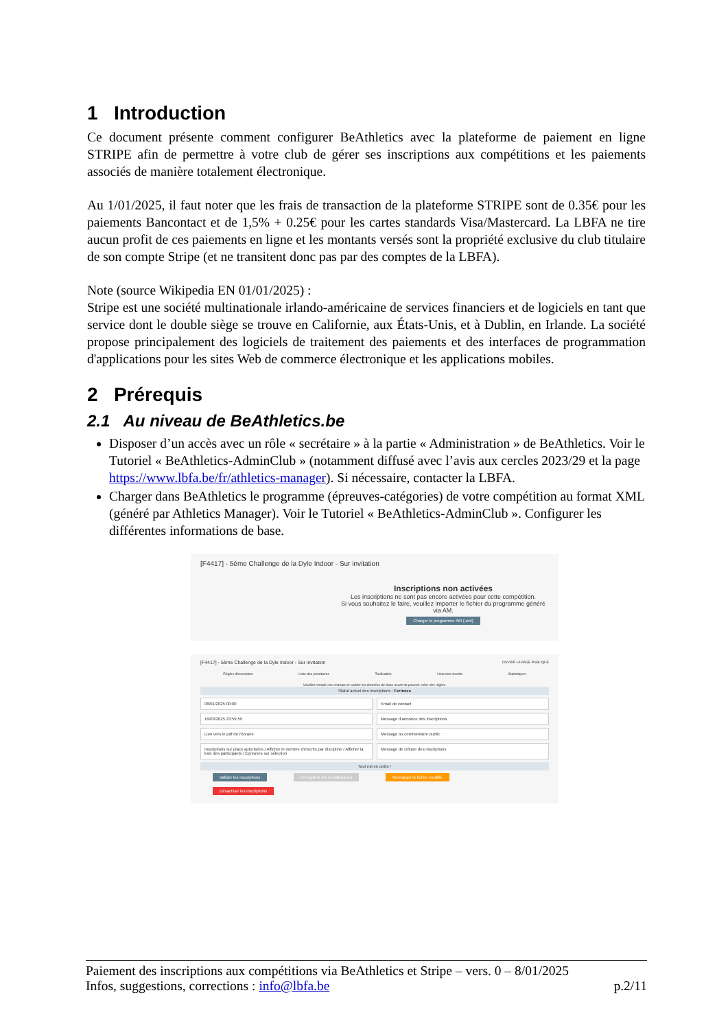1 Introduction
Ce document présente comment configurer BeAthletics avec la plateforme de paiement en ligne STRIPE afin de permettre à votre club de gérer ses inscriptions aux compétitions et les paiements associés de manière totalement électronique.
Au 1/01/2025, il faut noter que les frais de transaction de la plateforme STRIPE sont de 0.35€ pour les paiements Bancontact et de 1,5% + 0.25€ pour les cartes standards Visa/Mastercard. La LBFA ne tire aucun profit de ces paiements en ligne et les montants versés sont la propriété exclusive du club titulaire de son compte Stripe (et ne transitent donc pas par des comptes de la LBFA).
Note (source Wikipedia EN 01/01/2025) :
Stripe est une société multinationale irlando-américaine de services financiers et de logiciels en tant que service dont le double siège se trouve en Californie, aux États-Unis, et à Dublin, en Irlande. La société propose principalement des logiciels de traitement des paiements et des interfaces de programmation d'applications pour les sites Web de commerce électronique et les applications mobiles.
2 Prérequis
2.1 Au niveau de BeAthletics.be
Disposer d’un accès avec un rôle « secrétaire » à la partie « Administration » de BeAthletics. Voir le Tutoriel « BeAthletics-AdminClub » (notamment diffusé avec l’avis aux cercles 2023/29 et la page https://www.lbfa.be/fr/athletics-manager). Si nécessaire, contacter la LBFA.
Charger dans BeAthletics le programme (épreuves-catégories) de votre compétition au format XML (généré par Athletics Manager). Voir le Tutoriel « BeAthletics-AdminClub ». Configurer les différentes informations de base.
[F4417] - 5ème Challenge de la Dyle Indoor - Sur invitation
Inscriptions non activées
Les inscriptions ne sont pas encore activées pour cette compétition.
Si vous souhaitez le faire, veuillez importer le fichier du programme généré via AM.
Charger le programme AM (.xml)
[F4417] - 5ème Challenge de la Dyle Indoor - Sur invitation OUVRIR LA PAGE PUBLIQUE
Règles d'inscription Liste des prioritaires Tarification Liste des inscrits Statistiques
Veuillez remplir ces champs et valider les données de base avant de pouvoir créer des règles.
Statut actuel des inscriptions : Fermées
08/01/2025 00:00 Email de contact
16/03/2025 23:59:59 Message d'annonce des inscriptions
Lien vers le pdf de l'horaire Message ou commentaire public
Inscriptions sur place autorisées / Afficher le nombre d'inscrits par discipline / Afficher la liste des participants / Épreuves sur sélection
Message de clôture des inscriptions
Tout est en ordre !
Valider les inscriptions Enregistrer les modifications Recharger le fichier modifié Désactiver les inscriptions
Paiement des inscriptions aux compétitions via BeAthletics et Stripe – vers. 0 – 8/01/2025
Infos, suggestions, corrections : info@lbfa.be p.2/11